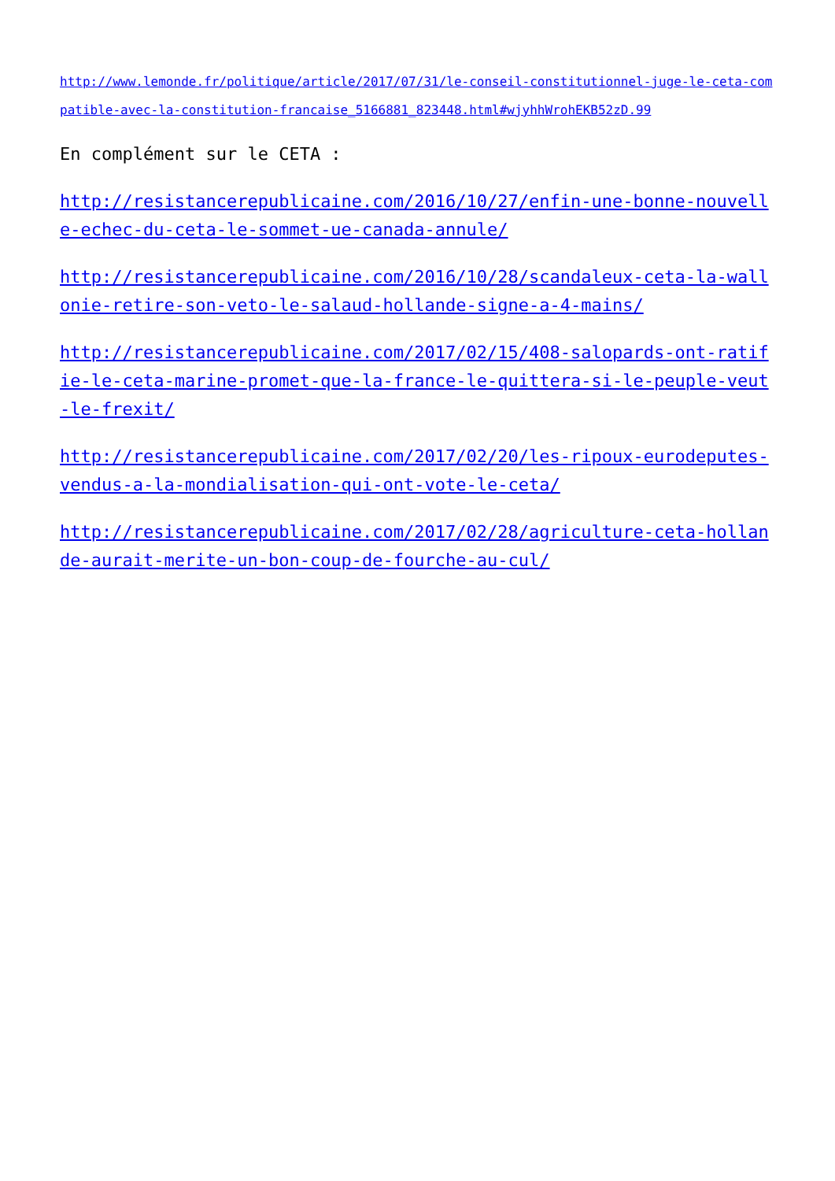http://www.lemonde.fr/politique/article/2017/07/31/le-conseil-constitutionnel-juge-le-ceta-compatible-avec-la-constitution-francaise_5166881_823448.html#wjyhhWrohEKB52zD.99
En complément sur le CETA :
http://resistancerepublicaine.com/2016/10/27/enfin-une-bonne-nouvelle-echec-du-ceta-le-sommet-ue-canada-annule/
http://resistancerepublicaine.com/2016/10/28/scandaleux-ceta-la-wallonie-retire-son-veto-le-salaud-hollande-signe-a-4-mains/
http://resistancerepublicaine.com/2017/02/15/408-salopards-ont-ratifie-le-ceta-marine-promet-que-la-france-le-quittera-si-le-peuple-veut-le-frexit/
http://resistancerepublicaine.com/2017/02/20/les-ripoux-eurodeputes-vendus-a-la-mondialisation-qui-ont-vote-le-ceta/
http://resistancerepublicaine.com/2017/02/28/agriculture-ceta-hollande-aurait-merite-un-bon-coup-de-fourche-au-cul/